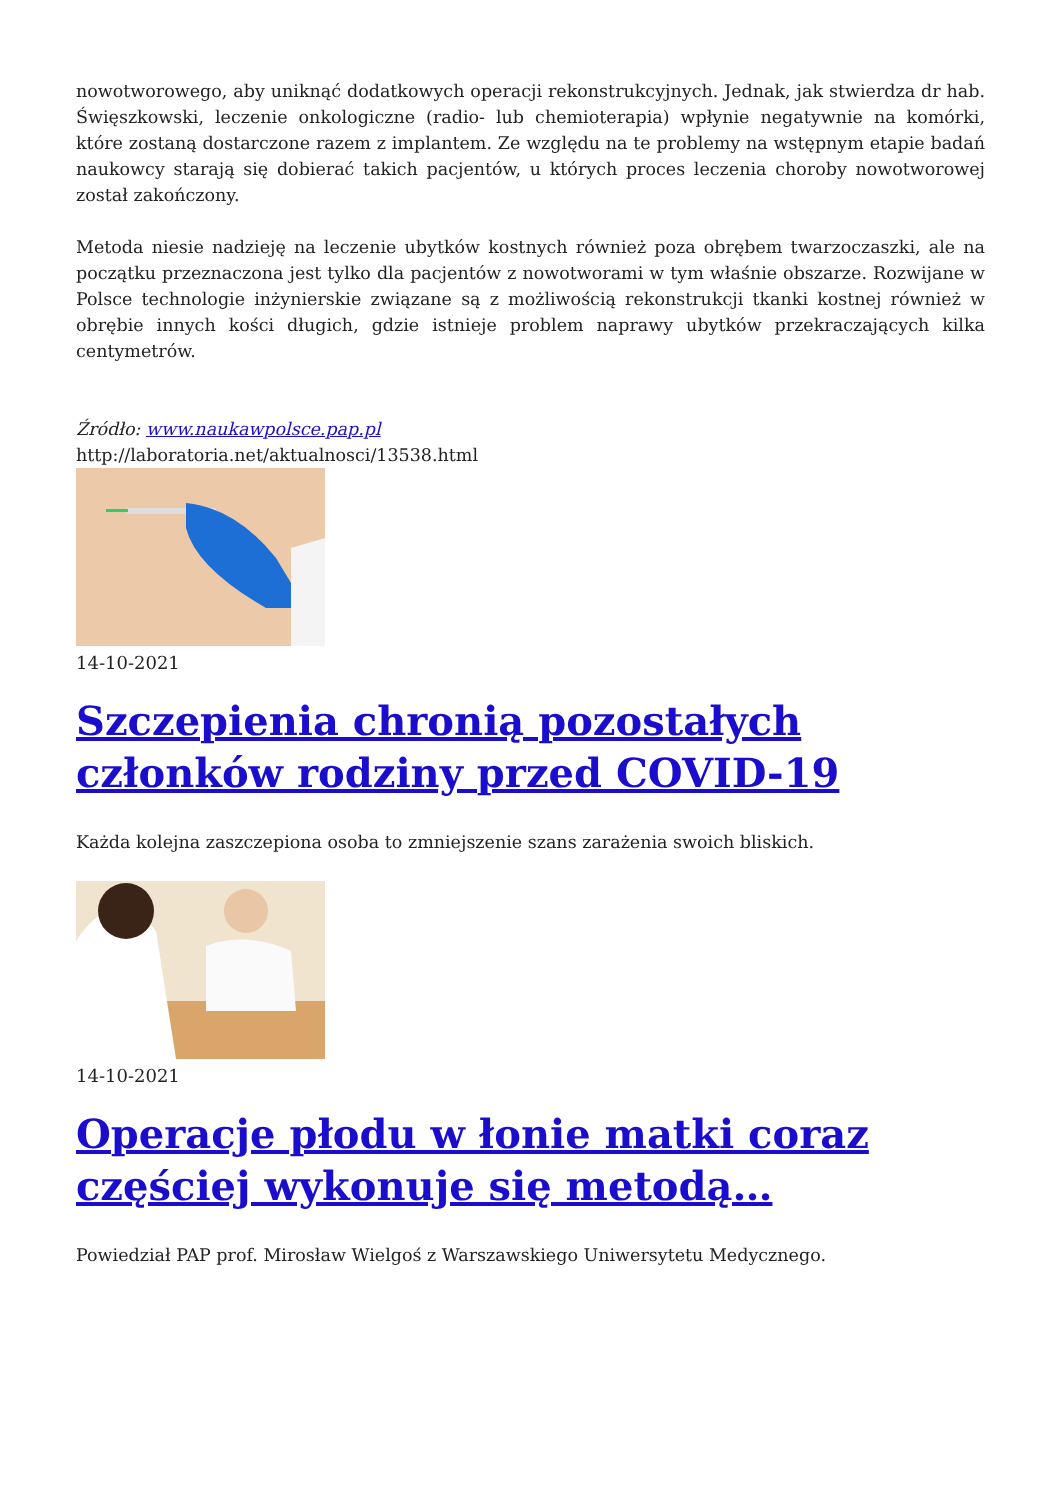nowotworowego, aby uniknąć dodatkowych operacji rekonstrukcyjnych. Jednak, jak stwierdza dr hab. Święszkowski, leczenie onkologiczne (radio- lub chemioterapia) wpłynie negatywnie na komórki, które zostaną dostarczone razem z implantem. Ze względu na te problemy na wstępnym etapie badań naukowcy starają się dobierać takich pacjentów, u których proces leczenia choroby nowotworowej został zakończony.
Metoda niesie nadzieję na leczenie ubytków kostnych również poza obrębem twarzoczaszki, ale na początku przeznaczona jest tylko dla pacjentów z nowotworami w tym właśnie obszarze. Rozwijane w Polsce technologie inżynierskie związane są z możliwością rekonstrukcji tkanki kostnej również w obrębie innych kości długich, gdzie istnieje problem naprawy ubytków przekraczających kilka centymetrów.
Źródło: www.naukawpolsce.pap.pl
http://laboratoria.net/aktualnosci/13538.html
14-10-2021
Szczepienia chronią pozostałych członków rodziny przed COVID-19
Każda kolejna zaszczepiona osoba to zmniejszenie szans zarażenia swoich bliskich.
14-10-2021
Operacje płodu w łonie matki coraz częściej wykonuje się metodą…
Powiedział PAP prof. Mirosław Wielgoś z Warszawskiego Uniwersytetu Medycznego.